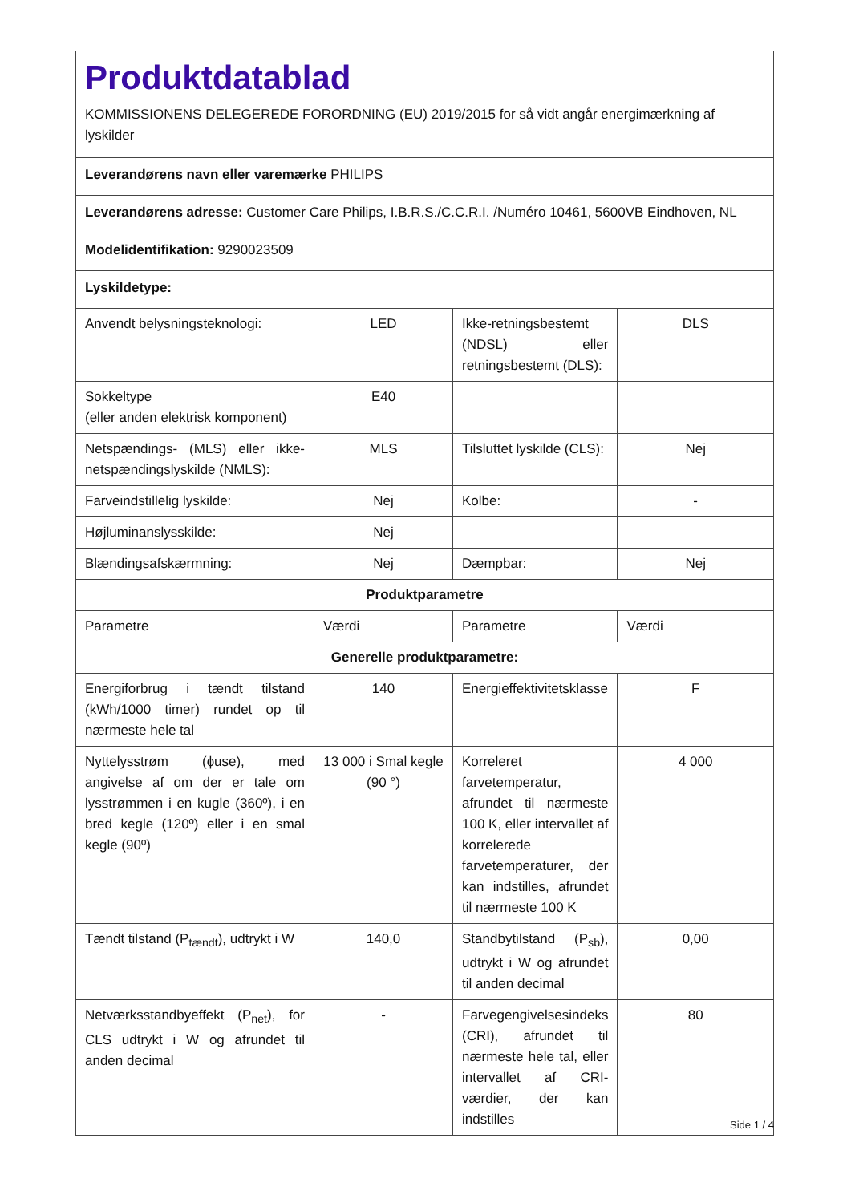| Produktdatablad KOMMISSIONENS DELEGEREDE FORORDNING (EU) 2019/2015 for så vidt angår energimærkning af lyskilder | | | |
| Leverandørens navn eller varemærke PHILIPS | | | |
| Leverandørens adresse: Customer Care Philips, I.B.R.S./C.C.R.I. /Numéro 10461, 5600VB Eindhoven, NL | | | |
| Modelidentifikation: 9290023509 | | | |
| Lyskildetype: | | | |
| Anvendt belysningsteknologi: | LED | Ikke-retningsbestemt (NDSL) eller retningsbestemt (DLS): | DLS |
| Sokkeltype (eller anden elektrisk komponent) | E40 | | |
| Netspændings- (MLS) eller ikke-netspændingslyskilde (NMLS): | MLS | Tilsluttet lyskilde (CLS): | Nej |
| Farveindstillelig lyskilde: | Nej | Kolbe: | - |
| Højluminanslysskilde: | Nej | | |
| Blændingsafskærmning: | Nej | Dæmpbar: | Nej |
| Produktparametre | | | |
| Parametre | Værdi | Parametre | Værdi |
| Generelle produktparametre: | | | |
| Energiforbrug i tændt tilstand (kWh/1000 timer) rundet op til nærmeste hele tal | 140 | Energieffektivitetsklasse | F |
| Nyttelysstrøm (ɸuse), med angivelse af om der er tale om lysstrømmen i en kugle (360º), i en bred kegle (120º) eller i en smal kegle (90º) | 13 000 i Smal kegle (90 °) | Korreleret farvetemperatur, afrundet til nærmeste 100 K, eller intervallet af korrelerede farvetemperaturer, der kan indstilles, afrundet til nærmeste 100 K | 4 000 |
| Tændt tilstand (P<sub>tændt</sub>), udtrykt i W | 140,0 | Standbytilstand (P<sub>sb</sub>), udtrykt i W og afrundet til anden decimal | 0,00 |
| Netværksstandbyeffekt (P<sub>net</sub>), for CLS udtrykt i W og afrundet til anden decimal | - | Farvegengivelsesindeks (CRI), afrundet til nærmeste hele tal, eller intervallet af CRI-værdier, der kan indstilles | 80 |
Side 1 / 4